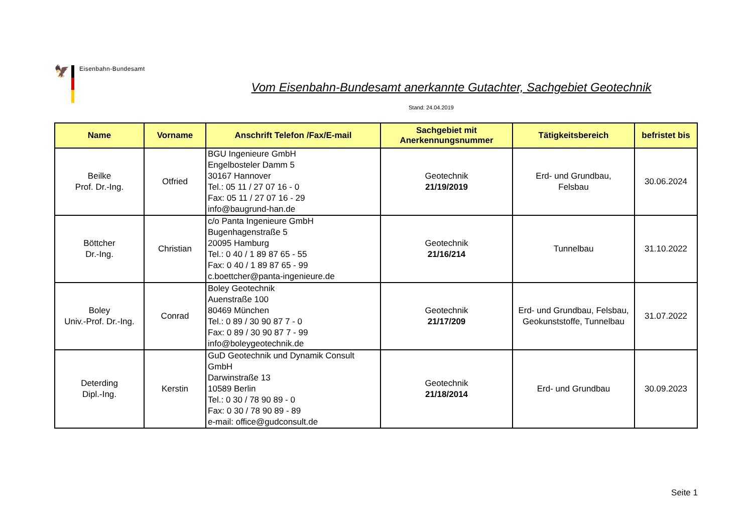🦅
Eisenbahn-Bundesamt
Vom Eisenbahn-Bundesamt anerkannte Gutachter, Sachgebiet Geotechnik
Stand: 24.04.2019
| Name | Vorname | Anschrift Telefon /Fax/E-mail | Sachgebiet mit Anerkennungsnummer | Tätigkeitsbereich | befristet bis |
| --- | --- | --- | --- | --- | --- |
| Beilke Prof. Dr.-Ing. | Otfried | BGU Ingenieure GmbH Engelbosteler Damm 5 30167 Hannover Tel.: 05 11 / 27 07 16 - 0 Fax: 05 11 / 27 07 16 - 29 info@baugrund-han.de | Geotechnik 21/19/2019 | Erd- und Grundbau, Felsbau | 30.06.2024 |
| Böttcher Dr.-Ing. | Christian | c/o Panta Ingenieure GmbH Bugenhagenstraße 5 20095 Hamburg Tel.: 0 40 / 1 89 87 65 - 55 Fax: 0 40 / 1 89 87 65 - 99 c.boettcher@panta-ingenieure.de | Geotechnik 21/16/214 | Tunnelbau | 31.10.2022 |
| Boley Univ.-Prof. Dr.-Ing. | Conrad | Boley Geotechnik Auenstraße 100 80469 München Tel.: 0 89 / 30 90 87 7 - 0 Fax: 0 89 / 30 90 87 7 - 99 info@boleygeotechnik.de | Geotechnik 21/17/209 | Erd- und Grundbau, Felsbau, Geokunststoffe, Tunnelbau | 31.07.2022 |
| Deterding Dipl.-Ing. | Kerstin | GuD Geotechnik und Dynamik Consult GmbH Darwinstraße 13 10589 Berlin Tel.: 0 30 / 78 90 89 - 0 Fax: 0 30 / 78 90 89 - 89 e-mail: office@gudconsult.de | Geotechnik 21/18/2014 | Erd- und Grundbau | 30.09.2023 |
Seite 1